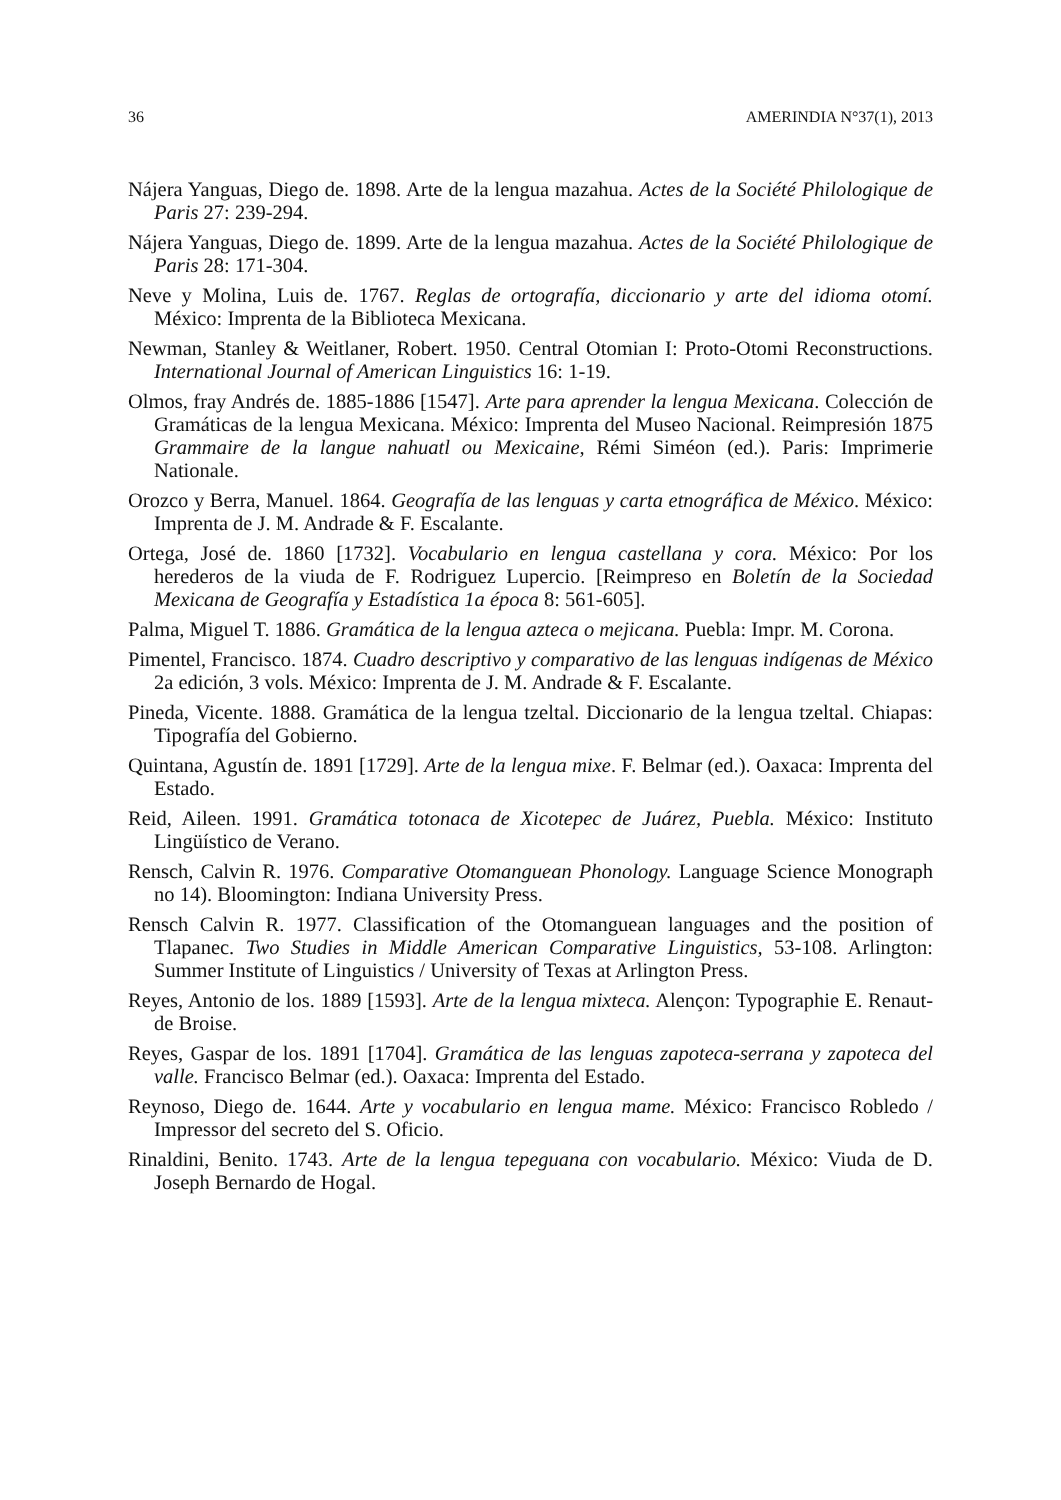36 AMERINDIA N°37(1), 2013
Nájera Yanguas, Diego de. 1898. Arte de la lengua mazahua. Actes de la Société Philologique de Paris 27: 239-294.
Nájera Yanguas, Diego de. 1899. Arte de la lengua mazahua. Actes de la Société Philologique de Paris 28: 171-304.
Neve y Molina, Luis de. 1767. Reglas de ortografía, diccionario y arte del idioma otomí. México: Imprenta de la Biblioteca Mexicana.
Newman, Stanley & Weitlaner, Robert. 1950. Central Otomian I: Proto-Otomi Reconstructions. International Journal of American Linguistics 16: 1-19.
Olmos, fray Andrés de. 1885-1886 [1547]. Arte para aprender la lengua Mexicana. Colección de Gramáticas de la lengua Mexicana. México: Imprenta del Museo Nacional. Reimpresión 1875 Grammaire de la langue nahuatl ou Mexicaine, Rémi Siméon (ed.). Paris: Imprimerie Nationale.
Orozco y Berra, Manuel. 1864. Geografía de las lenguas y carta etnográfica de México. México: Imprenta de J. M. Andrade & F. Escalante.
Ortega, José de. 1860 [1732]. Vocabulario en lengua castellana y cora. México: Por los herederos de la viuda de F. Rodriguez Lupercio. [Reimpreso en Boletín de la Sociedad Mexicana de Geografía y Estadística 1a época 8: 561-605].
Palma, Miguel T. 1886. Gramática de la lengua azteca o mejicana. Puebla: Impr. M. Corona.
Pimentel, Francisco. 1874. Cuadro descriptivo y comparativo de las lenguas indígenas de México 2a edición, 3 vols. México: Imprenta de J. M. Andrade & F. Escalante.
Pineda, Vicente. 1888. Gramática de la lengua tzeltal. Diccionario de la lengua tzeltal. Chiapas: Tipografía del Gobierno.
Quintana, Agustín de. 1891 [1729]. Arte de la lengua mixe. F. Belmar (ed.). Oaxaca: Imprenta del Estado.
Reid, Aileen. 1991. Gramática totonaca de Xicotepec de Juárez, Puebla. México: Instituto Lingüístico de Verano.
Rensch, Calvin R. 1976. Comparative Otomanguean Phonology. Language Science Monograph no 14). Bloomington: Indiana University Press.
Rensch Calvin R. 1977. Classification of the Otomanguean languages and the position of Tlapanec. Two Studies in Middle American Comparative Linguistics, 53-108. Arlington: Summer Institute of Linguistics / University of Texas at Arlington Press.
Reyes, Antonio de los. 1889 [1593]. Arte de la lengua mixteca. Alençon: Typographie E. Renaut-de Broise.
Reyes, Gaspar de los. 1891 [1704]. Gramática de las lenguas zapoteca-serrana y zapoteca del valle. Francisco Belmar (ed.). Oaxaca: Imprenta del Estado.
Reynoso, Diego de. 1644. Arte y vocabulario en lengua mame. México: Francisco Robledo / Impressor del secreto del S. Oficio.
Rinaldini, Benito. 1743. Arte de la lengua tepeguana con vocabulario. México: Viuda de D. Joseph Bernardo de Hogal.